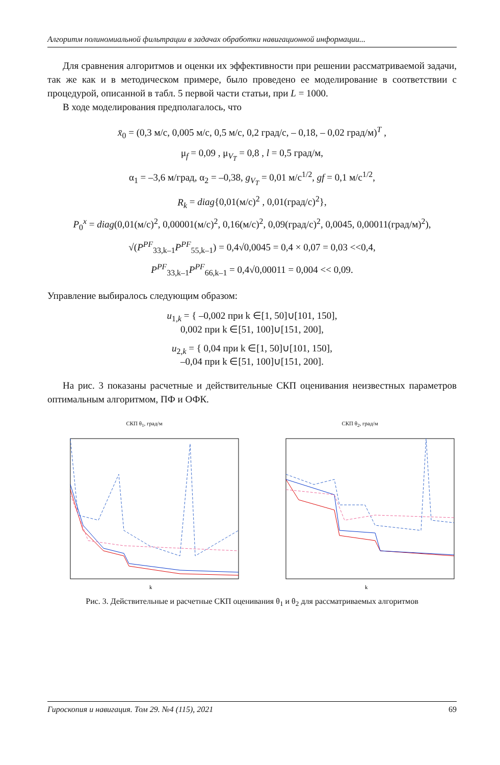Алгоритм полиномиальной фильтрации в задачах обработки навигационной информации...
Для сравнения алгоритмов и оценки их эффективности при решении рассматрива­емой задачи, так же как и в методическом примере, было проведено ее моделирование в соответствии с процедурой, описанной в табл. 5 первой части статьи, при L = 1000.
В ходе моделирования предполагалось, что
x̄<sub>0</sub> = (0,3 м/с, 0,005 м/с, 0,5 м/с, 0,2 град/с, – 0,18, – 0,02 град/м)<sup>T</sup> ,
μ<sub>f</sub> = 0,09 , μ<sub>V<sub>T</sub></sub> = 0,8 , l = 0,5 град/м,
α<sub>1</sub> = –3,6 м/град, α<sub>2</sub> = –0,38, g<sub>V<sub>T</sub></sub> = 0,01 м/с<sup>1/2</sup>, gf = 0,1 м/с<sup>1/2</sup>,
R<sub>k</sub> = diag{0,01(м/с)<sup>2</sup> , 0,01(град/с)<sup>2</sup>},
P<sub>0</sub><sup>x</sup> = diag(0,01(м/с)<sup>2</sup>, 0,00001(м/с)<sup>2</sup>, 0,16(м/с)<sup>2</sup>, 0,09(град/с)<sup>2</sup>, 0,0045, 0,00011(град/м)<sup>2</sup>),
√(P<sup>PF</sup><sub>33,k–1</sub>P<sup>PF</sup><sub>55,k–1</sub>) = 0,4√0,0045 = 0,4 × 0,07 = 0,03 <<0,4,
P<sup>PF</sup><sub>33,k–1</sub>P<sup>PF</sup><sub>66,k–1</sub> = 0,4√0,00011 = 0,004 << 0,09.
Управление выбиралось следующим образом:
u<sub>1,k</sub> = { –0,002 при k ∈[1, 50]∪[101, 150],
0,002 при k ∈[51, 100]∪[151, 200],
u<sub>2,k</sub> = { 0,04 при k ∈[1, 50]∪[101, 150],
–0,04 при k ∈[51, 100]∪[151, 200].
На рис. 3 показаны расчетные и действительные СКП оценивания неизвестных параметров оптимальным алгоритмом, ПФ и ОФК.
СКП θ<sub>1</sub>, град/м
k
СКП θ<sub>2</sub>, град/м
k
Рис. 3. Действительные и расчетные СКП оценивания θ<sub>1</sub> и θ<sub>2</sub> для рассматриваемых алгоритмов
Гироскопия и навигация. Том 29. №4 (115), 2021 69